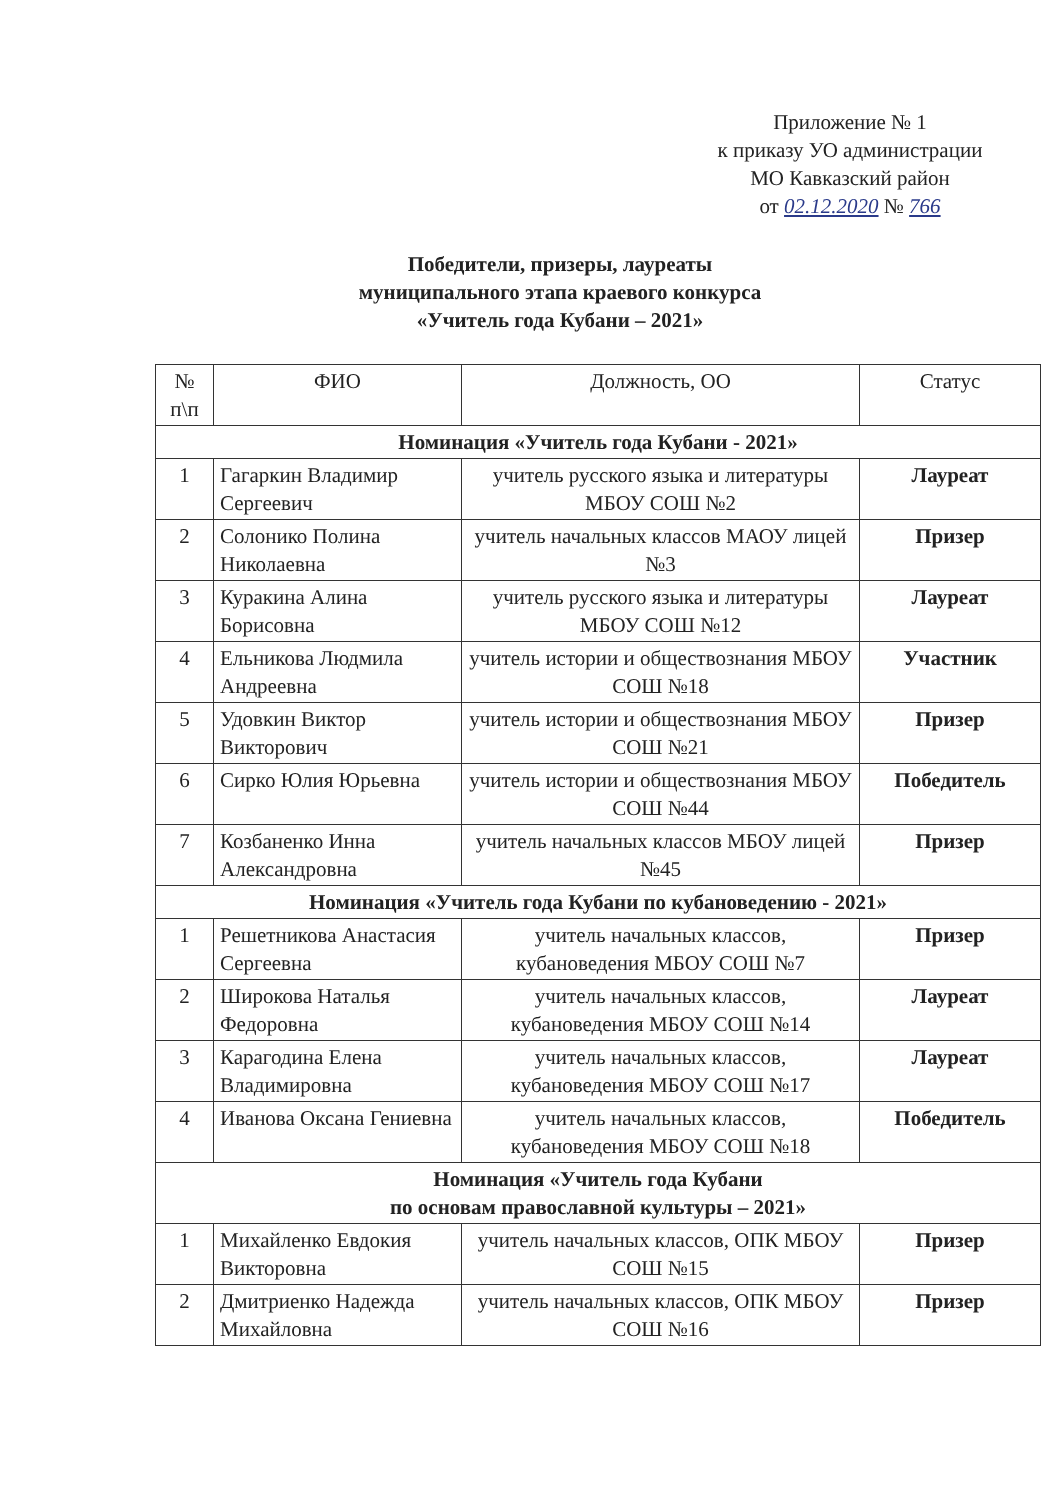Приложение № 1
к приказу УО администрации
МО Кавказский район
от 02.12.2020 № 766
Победители, призеры, лауреаты
муниципального этапа краевого конкурса
«Учитель года Кубани – 2021»
| № п\п | ФИО | Должность, ОО | Статус |
| --- | --- | --- | --- |
| Номинация «Учитель года Кубани - 2021» | | | |
| 1 | Гагаркин Владимир Сергеевич | учитель русского языка и литературы МБОУ СОШ №2 | Лауреат |
| 2 | Солонико Полина Николаевна | учитель начальных классов МАОУ лицей №3 | Призер |
| 3 | Куракина Алина Борисовна | учитель русского языка и литературы МБОУ СОШ №12 | Лауреат |
| 4 | Ельникова Людмила Андреевна | учитель истории и обществознания МБОУ СОШ №18 | Участник |
| 5 | Удовкин Виктор Викторович | учитель истории и обществознания МБОУ СОШ №21 | Призер |
| 6 | Сирко Юлия Юрьевна | учитель истории и обществознания МБОУ СОШ №44 | Победитель |
| 7 | Козбаненко Инна Александровна | учитель начальных классов МБОУ лицей №45 | Призер |
| Номинация «Учитель года Кубани по кубановедению - 2021» | | | |
| 1 | Решетникова Анастасия Сергеевна | учитель начальных классов, кубановедения МБОУ СОШ №7 | Призер |
| 2 | Широкова Наталья Федоровна | учитель начальных классов, кубановедения МБОУ СОШ №14 | Лауреат |
| 3 | Карагодина Елена Владимировна | учитель начальных классов, кубановедения МБОУ СОШ №17 | Лауреат |
| 4 | Иванова Оксана Гениевна | учитель начальных классов, кубановедения МБОУ СОШ №18 | Победитель |
| Номинация «Учитель года Кубани по основам православной культуры – 2021» | | | |
| 1 | Михайленко Евдокия Викторовна | учитель начальных классов, ОПК МБОУ СОШ №15 | Призер |
| 2 | Дмитриенко Надежда Михайловна | учитель начальных классов, ОПК МБОУ СОШ №16 | Призер |